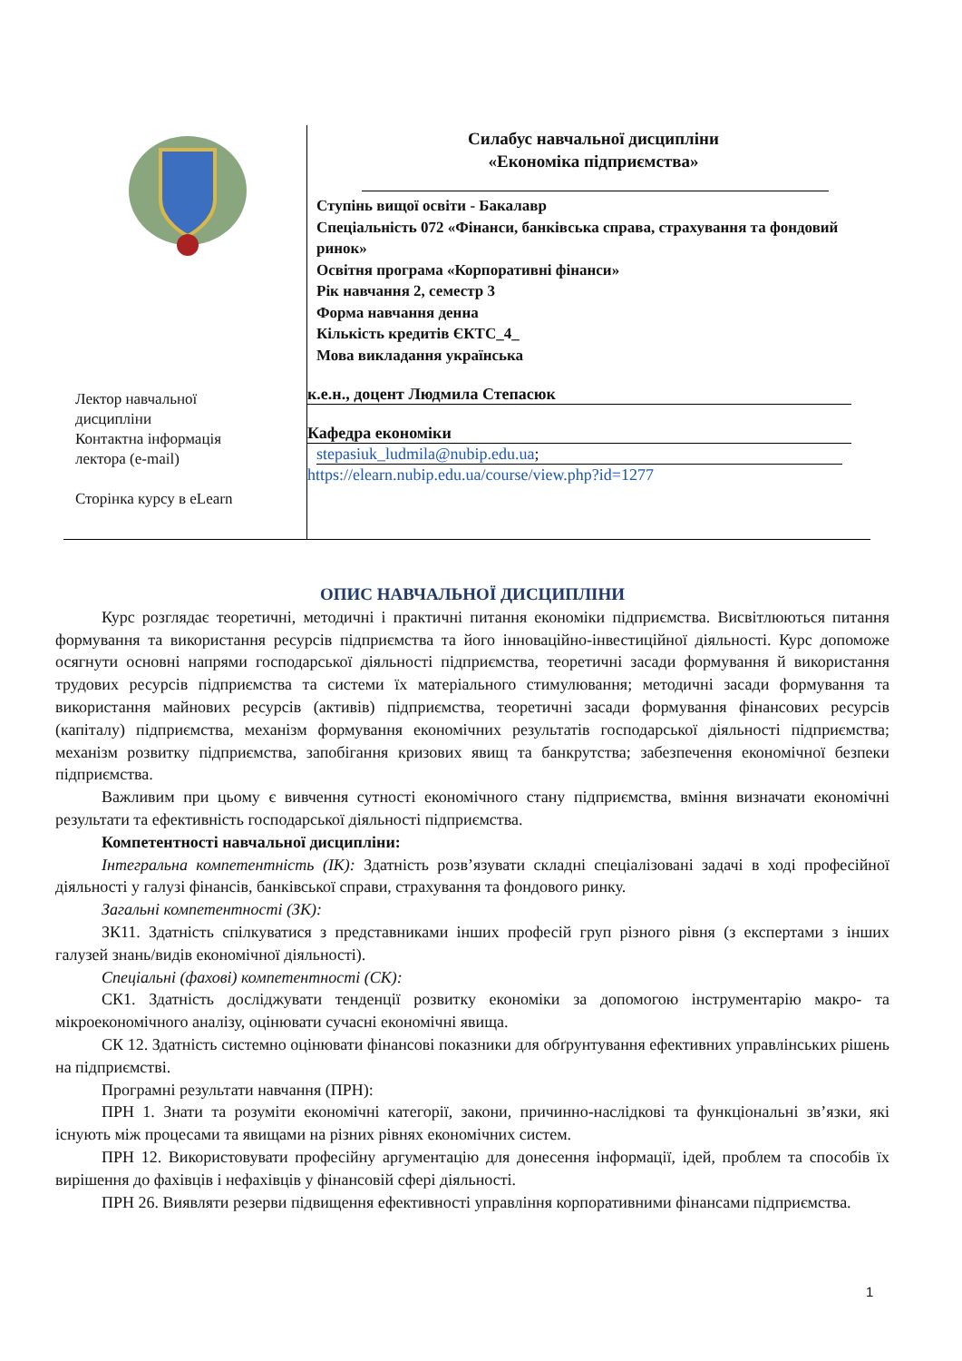Лектор навчальної
дисципліни
Контактна інформація
лектора (e-mail)
Сторінка курсу в eLearn
Силабус навчальної дисципліни
«Економіка підприємства»
Ступінь вищої освіти - Бакалавр
Спеціальність 072 «Фінанси, банківська справа, страхування та фондовий ринок»
Освітня програма «Корпоративні фінанси»
Рік навчання 2, семестр 3
Форма навчання денна
Кількість кредитів ЄКТС_4_
Мова викладання українська
к.е.н., доцент Людмила Степасюк
Кафедра економіки
stepasiuk_ludmila@nubip.edu.ua;
https://elearn.nubip.edu.ua/course/view.php?id=1277
ОПИС НАВЧАЛЬНОЇ ДИСЦИПЛІНИ
Курс розглядає теоретичні, методичні і практичні питання економіки підприємства. Висвітлюються питання формування та використання ресурсів підприємства та його інноваційно-інвестиційної діяльності. Курс допоможе осягнути основні напрями господарської діяльності підприємства, теоретичні засади формування й використання трудових ресурсів підприємства та системи їх матеріального стимулювання; методичні засади формування та використання майнових ресурсів (активів) підприємства, теоретичні засади формування фінансових ресурсів (капіталу) підприємства, механізм формування економічних результатів господарської діяльності підприємства; механізм розвитку підприємства, запобігання кризових явищ та банкрутства; забезпечення економічної безпеки підприємства.
Важливим при цьому є вивчення сутності економічного стану підприємства, вміння визначати економічні результати та ефективність господарської діяльності підприємства.
Компетентності навчальної дисципліни:
Інтегральна компетентність (ІК): Здатність розв’язувати складні спеціалізовані задачі в ході професійної діяльності у галузі фінансів, банківської справи, страхування та фондового ринку.
Загальні компетентності (ЗК):
ЗК11. Здатність спілкуватися з представниками інших професій груп різного рівня (з експертами з інших галузей знань/видів економічної діяльності).
Спеціальні (фахові) компетентності (СК):
СК1. Здатність досліджувати тенденції розвитку економіки за допомогою інструментарію макро- та мікроекономічного аналізу, оцінювати сучасні економічні явища.
СК 12. Здатність системно оцінювати фінансові показники для обґрунтування ефективних управлінських рішень на підприємстві.
Програмні результати навчання (ПРН):
ПРН 1. Знати та розуміти економічні категорії, закони, причинно-наслідкові та функціональні зв’язки, які існують між процесами та явищами на різних рівнях економічних систем.
ПРН 12. Використовувати професійну аргументацію для донесення інформації, ідей, проблем та способів їх вирішення до фахівців і нефахівців у фінансовій сфері діяльності.
ПРН 26. Виявляти резерви підвищення ефективності управління корпоративними фінансами підприємства.
1